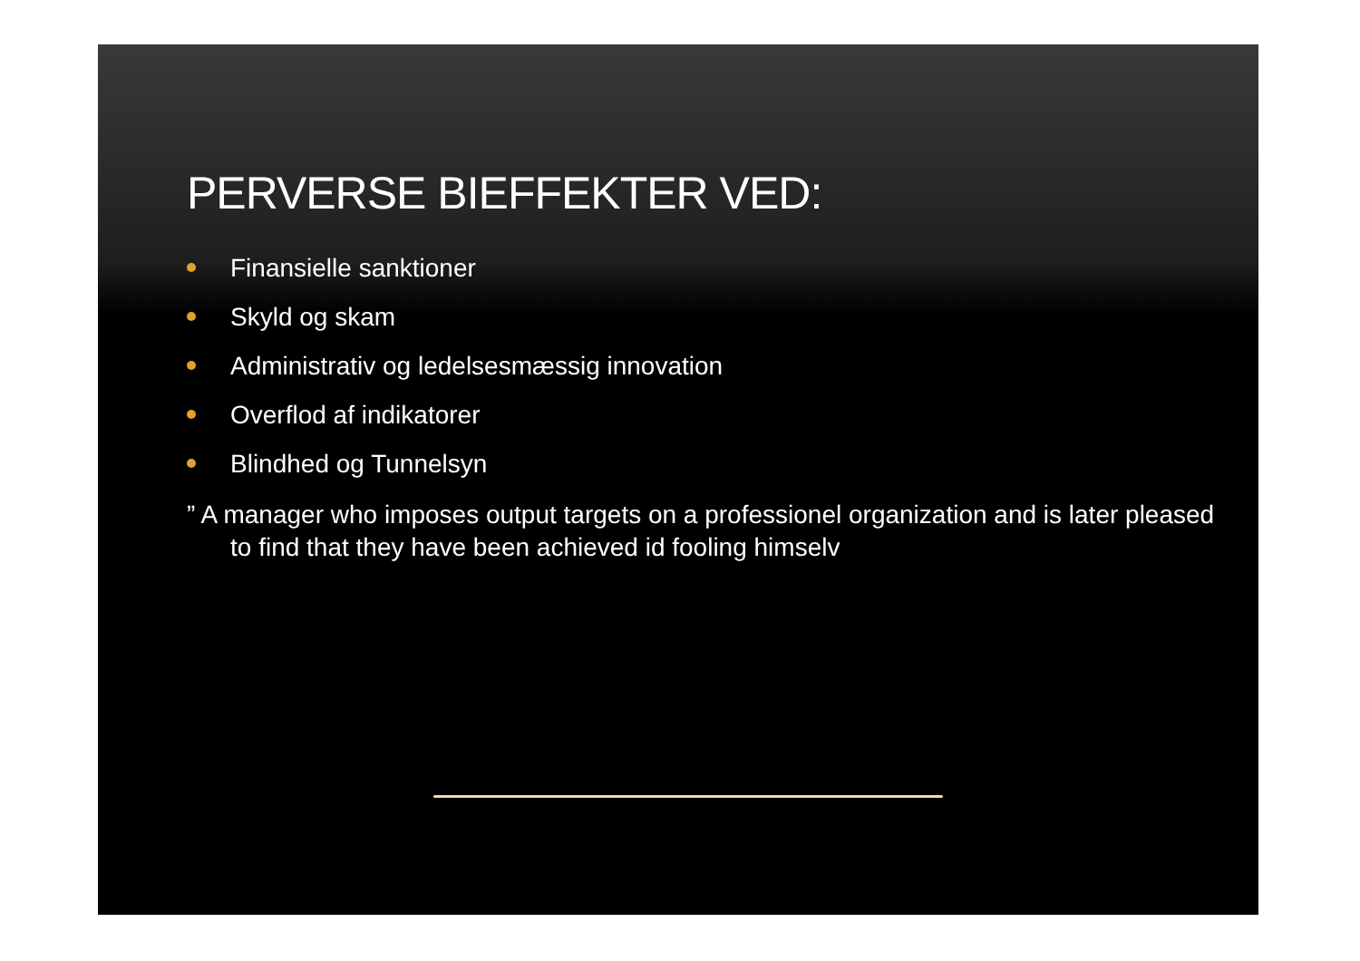PERVERSE BIEFFEKTER VED:
Finansielle sanktioner
Skyld og skam
Administrativ og ledelsesmæssig innovation
Overflod af indikatorer
Blindhed og Tunnelsyn
” A manager who imposes output targets on a professionel organization and is later pleased to find that they have been achieved id fooling himselv